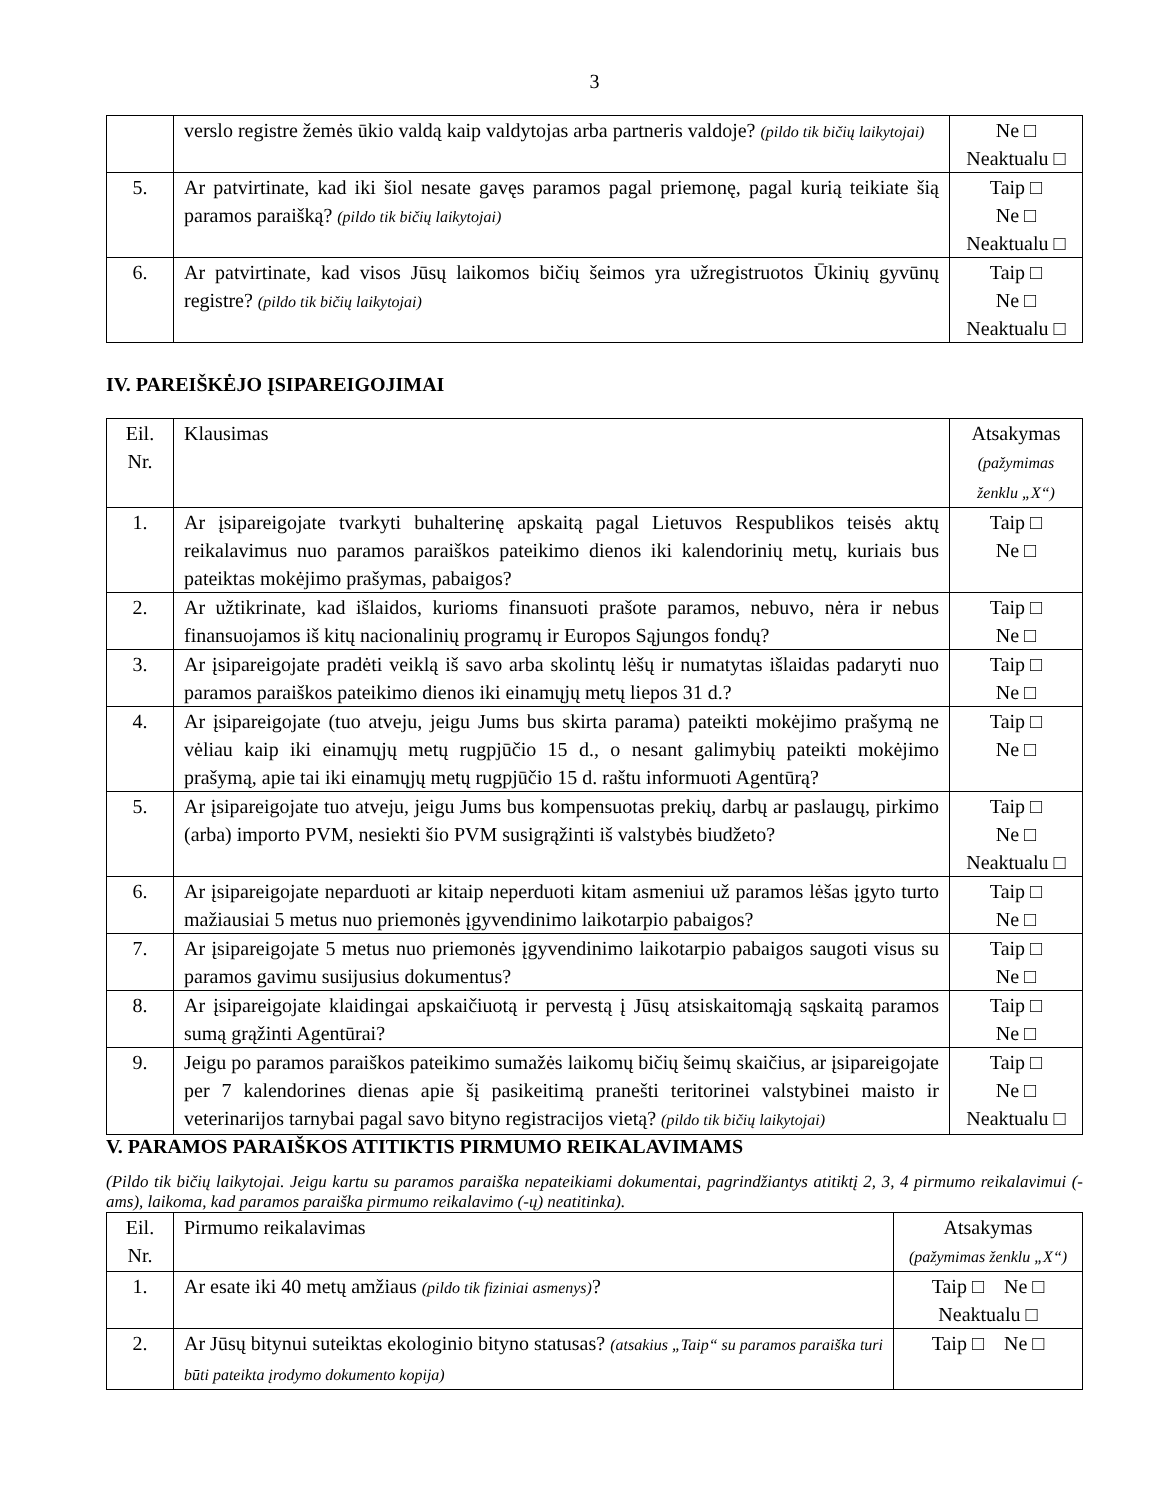3
| | verslo registre žemės ūkio valdą kaip valdytojas arba partneris valdoje? (pildo tik bičių laikytojai) | Ne □ Neaktualu □ |
| 5. | Ar patvirtinate, kad iki šiol nesate gavęs paramos pagal priemonę, pagal kurią teikiate šią paramos paraišką? (pildo tik bičių laikytojai) | Taip □ Ne □ Neaktualu □ |
| 6. | Ar patvirtinate, kad visos Jūsų laikomos bičių šeimos yra užregistruotos Ūkinių gyvūnų registre? (pildo tik bičių laikytojai) | Taip □ Ne □ Neaktualu □ |
IV. PAREIŠKĖJO ĮSIPAREIGOJIMAI
| Eil. Nr. | Klausimas | Atsakymas (pažymimas ženklu „X“) |
| 1. | Ar įsipareigojate tvarkyti buhalterinę apskaitą pagal Lietuvos Respublikos teisės aktų reikalavimus nuo paramos paraiškos pateikimo dienos iki kalendorinių metų, kuriais bus pateiktas mokėjimo prašymas, pabaigos? | Taip □ Ne □ |
| 2. | Ar užtikrinate, kad išlaidos, kurioms finansuoti prašote paramos, nebuvo, nėra ir nebus finansuojamos iš kitų nacionalinių programų ir Europos Sąjungos fondų? | Taip □ Ne □ |
| 3. | Ar įsipareigojate pradėti veiklą iš savo arba skolintų lėšų ir numatytas išlaidas padaryti nuo paramos paraiškos pateikimo dienos iki einamųjų metų liepos 31 d.? | Taip □ Ne □ |
| 4. | Ar įsipareigojate (tuo atveju, jeigu Jums bus skirta parama) pateikti mokėjimo prašymą ne vėliau kaip iki einamųjų metų rugpjūčio 15 d., o nesant galimybių pateikti mokėjimo prašymą, apie tai iki einamųjų metų rugpjūčio 15 d. raštu informuoti Agentūrą? | Taip □ Ne □ |
| 5. | Ar įsipareigojate tuo atveju, jeigu Jums bus kompensuotas prekių, darbų ar paslaugų, pirkimo (arba) importo PVM, nesiekti šio PVM susigrąžinti iš valstybės biudžeto? | Taip □ Ne □ Neaktualu □ |
| 6. | Ar įsipareigojate neparduoti ar kitaip neperduoti kitam asmeniui už paramos lėšas įgyto turto mažiausiai 5 metus nuo priemonės įgyvendinimo laikotarpio pabaigos? | Taip □ Ne □ |
| 7. | Ar įsipareigojate 5 metus nuo priemonės įgyvendinimo laikotarpio pabaigos saugoti visus su paramos gavimu susijusius dokumentus? | Taip □ Ne □ |
| 8. | Ar įsipareigojate klaidingai apskaičiuotą ir pervestą į Jūsų atsiskaitomąją sąskaitą paramos sumą grąžinti Agentūrai? | Taip □ Ne □ |
| 9. | Jeigu po paramos paraiškos pateikimo sumažės laikomų bičių šeimų skaičius, ar įsipareigojate per 7 kalendorines dienas apie šį pasikeitimą pranešti teritorinei valstybinei maisto ir veterinarijos tarnybai pagal savo bityno registracijos vietą? (pildo tik bičių laikytojai) | Taip □ Ne □ Neaktualu □ |
V. PARAMOS PARAIŠKOS ATITIKTIS PIRMUMO REIKALAVIMAMS
(Pildo tik bičių laikytojai. Jeigu kartu su paramos paraiška nepateikiami dokumentai, pagrindžiantys atitiktį 2, 3, 4 pirmumo reikalavimui (-ams), laikoma, kad paramos paraiška pirmumo reikalavimo (-ų) neatitinka).
| Eil. Nr. | Pirmumo reikalavimas | Atsakymas (pažymimas ženklu „X“) |
| 1. | Ar esate iki 40 metų amžiaus (pildo tik fiziniai asmenys) ? | Taip □ Ne □ Neaktualu □ |
| 2. | Ar Jūsų bitynui suteiktas ekologinio bityno statusas? (atsakius „Taip“ su paramos paraiška turi būti pateikta įrodymo dokumento kopija) | Taip □ Ne □ |